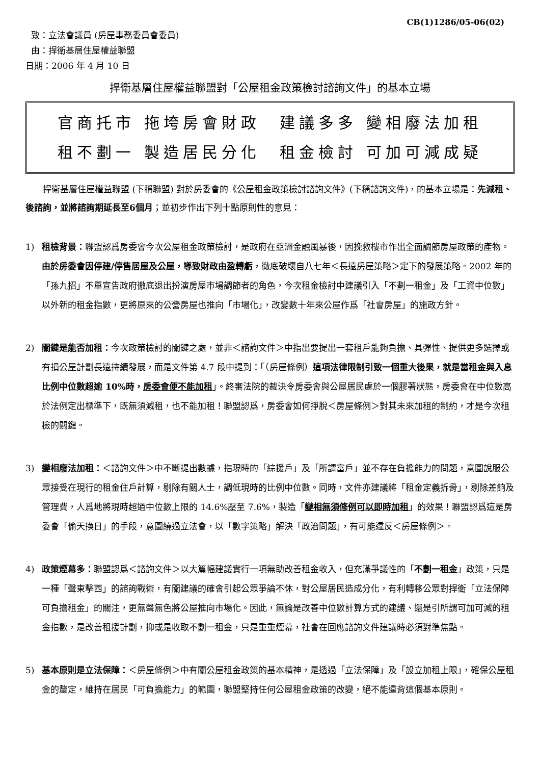CB(1)1286/05-06(02)
致：立法會議員 (房屋事務委員會委員)
由：捍衛基層住屋權益聯盟
日期：2006 年 4 月 10 日
捍衛基層住屋權益聯盟對「公屋租金政策檢討諮詢文件」的基本立場
官商托市 拖垮房會財政　建議多多 變相廢法加租
租不劃一 製造居民分化　租金檢討 可加可減成疑
捍衛基層住屋權益聯盟 (下稱聯盟) 對於房委會的《公屋租金政策檢討諮詢文件》(下稱諮詢文件)，的基本立場是：先減租、後諮詢，並將諮詢期延長至6個月；並初步作出下列十點原則性的意見：
1) 租檢背景：聯盟認爲房委會今次公屋租金政策檢討，是政府在亞洲金融風暴後，因挽救樓市作出全面調節房屋政策的產物。由於房委會因停建/停售居屋及公屋，導致財政由盈轉虧，徹底破壞自八七年＜長遠房屋策略＞定下的發展策略。2002 年的「孫九招」不單宣告政府徹底退出扮演房屋市場調節者的角色，今次租金檢討中建議引入「不劃一租金」及「工資中位數」以外新的租金指數，更將原來的公營房屋也推向「市場化」，改變數十年來公屋作爲「社會房屋」的施政方針。
2) 關鍵是能否加租：今次政策檢討的關鍵之處，並非＜諮詢文件＞中指出要提出一套租戶能夠負擔、具彈性、提供更多選擇或有損公屋計劃長遠持續發展，而是文件第 4.7 段中提到：「（房屋條例）這項法律限制引致一個重大後果，就是當租金與入息比例中位數超逾 10%時，房委會便不能加租」。終審法院的裁決令房委會與公屋居民處於一個膠著狀態，房委會在中位數高於法例定出標準下，既無須減租，也不能加租！聯盟認爲，房委會如何掙脫＜房屋條例＞對其未來加租的制約，才是今次租檢的關鍵。
3) 變相廢法加租：＜諮詢文件＞中不斷提出數據，指現時的「綜援戶」及「所謂富戶」並不存在負擔能力的問題，意圖說服公眾接受在現行的租金住戶計算，剔除有關人士，調低現時的比例中位數。同時，文件亦建議將「租金定義拆骨」，剔除差餉及管理費，人爲地將現時超過中位數上限的 14.6%壓至 7.6%，製造「變相無須修例可以即時加租」的效果！聯盟認爲這是房委會「偷天換日」的手段，意圖繞過立法會，以「數字策略」解決「政治問題」，有可能違反＜房屋條例＞。
4) 政策煙幕多：聯盟認爲＜諮詢文件＞以大篇幅建議實行一項無助改善租金收入，但充滿爭議性的「不劃一租金」政策，只是一種「聲東擊西」的諮詢戰術，有關建議的確會引起公眾爭論不休，對公屋居民造成分化，有利轉移公眾對捍衛「立法保障可負擔租金」的關注，更無聲無色將公屋推向市場化。因此，無論是改善中位數計算方式的建議、還是引所謂可加可減的租金指數，是改善租援計劃，抑或是收取不劃一租金，只是重重煙幕，社會在回應諮詢文件建議時必須對準焦點。
5) 基本原則是立法保障：＜房屋條例＞中有關公屋租金政策的基本精神，是透過「立法保障」及「設立加租上限」，確保公屋租金的釐定，維持在居民「可負擔能力」的範圍，聯盟堅持任何公屋租金政策的改變，絕不能違背這個基本原則。